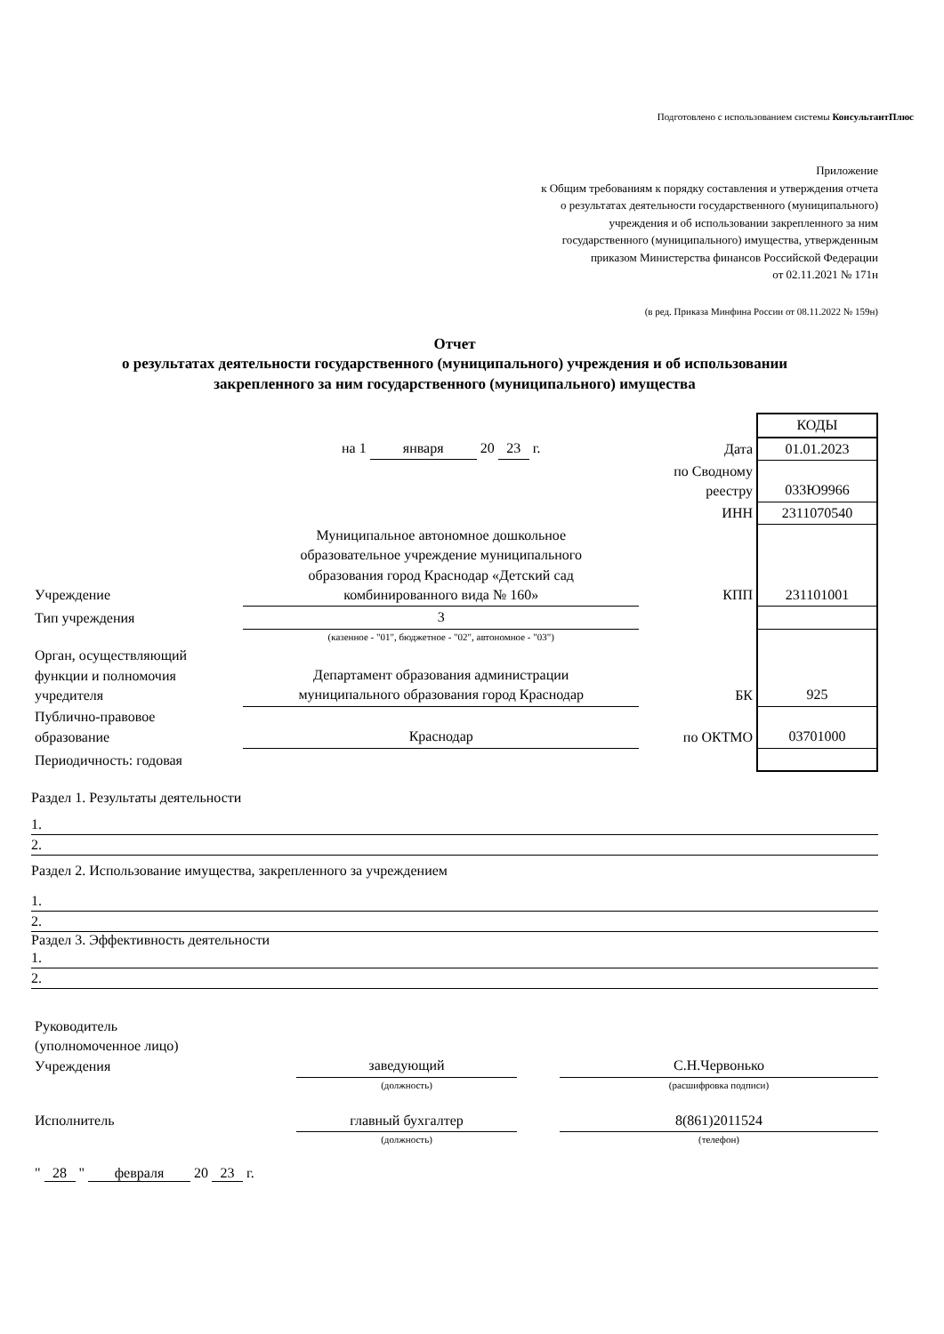Подготовлено с использованием системы КонсультантПлюс
Приложение
к Общим требованиям к порядку составления и утверждения отчета
о результатах деятельности государственного (муниципального)
учреждения и об использовании закрепленного за ним
государственного (муниципального) имущества, утвержденным
приказом Министерства финансов Российской Федерации
от 02.11.2021 № 171н
(в ред. Приказа Минфина России от 08.11.2022 № 159н)
Отчет
о результатах деятельности государственного (муниципального) учреждения и об использовании
закрепленного за ним государственного (муниципального) имущества
| | | | КОДЫ |
| | на 1 января 20 23 г. | Дата | 01.01.2023 |
| | | по Сводному реестру | 033Ю9966 |
| | | ИНН | 2311070540 |
| Учреждение | Муниципальное автономное дошкольное образовательное учреждение муниципального образования город Краснодар «Детский сад комбинированного вида № 160» | КПП | 231101001 |
| Тип учреждения | 3 | | |
| | (казенное - "01", бюджетное - "02", автономное - "03") | | |
| Орган, осуществляющий функции и полномочия учредителя | Департамент образования администрации муниципального образования город Краснодар | БК | 925 |
| Публично-правовое образование | Краснодар | по ОКТМО | 03701000 |
| Периодичность: годовая | | | |
Раздел 1. Результаты деятельности
1.
2.
Раздел 2. Использование имущества, закрепленного за учреждением
1.
2.
Раздел 3. Эффективность деятельности
1.
2.
| Руководитель (уполномоченное лицо) Учреждения | заведующий | | С.Н.Червонько |
| | (должность) | | (расшифровка подписи) |
| Исполнитель | главный бухгалтер | | 8(861)2011524 |
| | (должность) | | (телефон) |
" 28 " февраля 20 23 г.